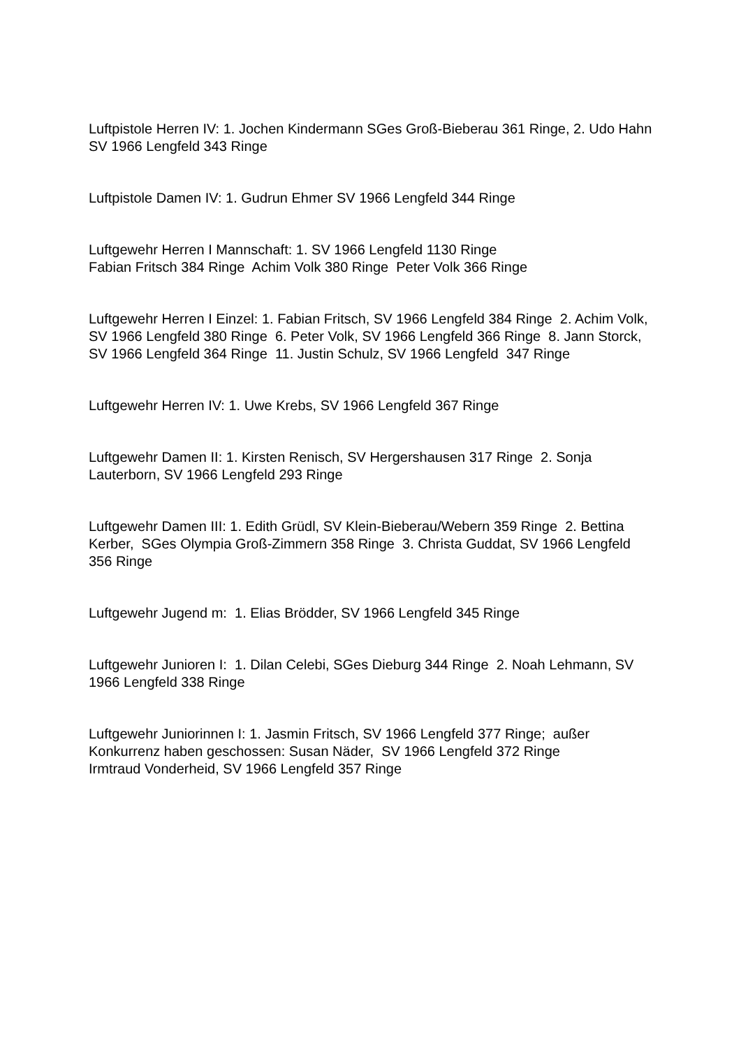Luftpistole Herren IV: 1. Jochen Kindermann SGes Groß-Bieberau 361 Ringe, 2. Udo Hahn SV 1966 Lengfeld 343 Ringe
Luftpistole Damen IV: 1. Gudrun Ehmer SV 1966 Lengfeld 344 Ringe
Luftgewehr Herren I Mannschaft: 1. SV 1966 Lengfeld 1130 Ringe
Fabian Fritsch 384 Ringe Achim Volk 380 Ringe Peter Volk 366 Ringe
Luftgewehr Herren I Einzel: 1. Fabian Fritsch, SV 1966 Lengfeld 384 Ringe 2. Achim Volk, SV 1966 Lengfeld 380 Ringe 6. Peter Volk, SV 1966 Lengfeld 366 Ringe 8. Jann Storck, SV 1966 Lengfeld 364 Ringe 11. Justin Schulz, SV 1966 Lengfeld 347 Ringe
Luftgewehr Herren IV: 1. Uwe Krebs, SV 1966 Lengfeld 367 Ringe
Luftgewehr Damen II: 1. Kirsten Renisch, SV Hergershausen 317 Ringe 2. Sonja Lauterborn, SV 1966 Lengfeld 293 Ringe
Luftgewehr Damen III: 1. Edith Grüdl, SV Klein-Bieberau/Webern 359 Ringe 2. Bettina Kerber, SGes Olympia Groß-Zimmern 358 Ringe 3. Christa Guddat, SV 1966 Lengfeld 356 Ringe
Luftgewehr Jugend m: 1. Elias Brödder, SV 1966 Lengfeld 345 Ringe
Luftgewehr Junioren I: 1. Dilan Celebi, SGes Dieburg 344 Ringe 2. Noah Lehmann, SV 1966 Lengfeld 338 Ringe
Luftgewehr Juniorinnen I: 1. Jasmin Fritsch, SV 1966 Lengfeld 377 Ringe; außer Konkurrenz haben geschossen: Susan Näder, SV 1966 Lengfeld 372 Ringe
Irmtraud Vonderheid, SV 1966 Lengfeld 357 Ringe